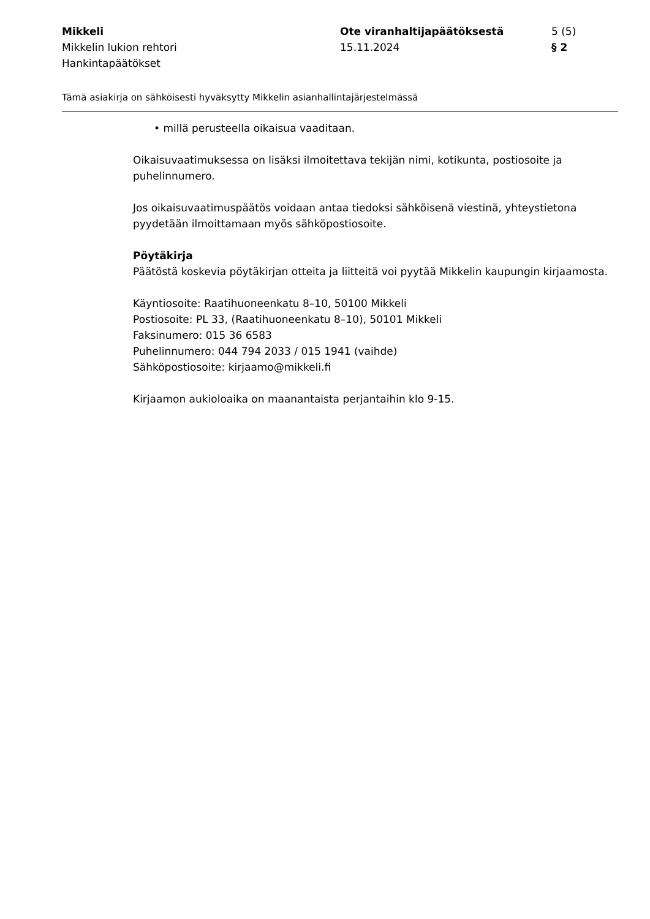Mikkeli
Mikkelin lukion rehtori
Hankintapäätökset
Ote viranhaltijapäätöksestä
15.11.2024
5 (5)
§ 2
Tämä asiakirja on sähköisesti hyväksytty Mikkelin asianhallintajärjestelmässä
• millä perusteella oikaisua vaaditaan.
Oikaisuvaatimuksessa on lisäksi ilmoitettava tekijän nimi, kotikunta, postiosoite ja puhelinnumero.
Jos oikaisuvaatimuspäätös voidaan antaa tiedoksi sähköisenä viestinä, yhteystietona pyydetään ilmoittamaan myös sähköpostiosoite.
Pöytäkirja
Päätöstä koskevia pöytäkirjan otteita ja liitteitä voi pyytää Mikkelin kaupungin kirjaamosta.
Käyntiosoite: Raatihuoneenkatu 8–10, 50100 Mikkeli
Postiosoite: PL 33, (Raatihuoneenkatu 8–10), 50101 Mikkeli
Faksinumero: 015 36 6583
Puhelinnumero: 044 794 2033 / 015 1941 (vaihde)
Sähköpostiosoite: kirjaamo@mikkeli.fi
Kirjaamon aukioloaika on maanantaista perjantaihin klo 9-15.